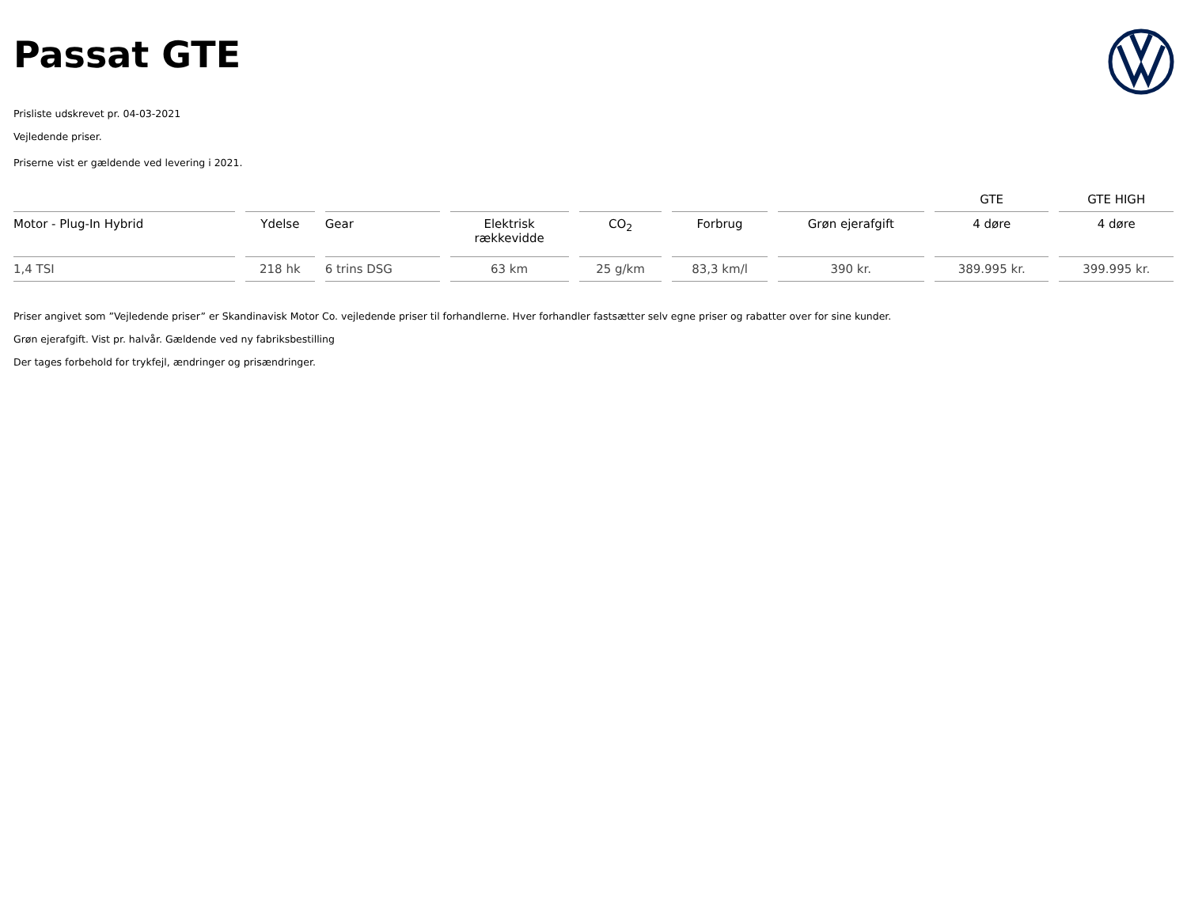Passat GTE
Prisliste udskrevet pr. 04-03-2021
Vejledende priser.
Priserne vist er gældende ved levering i 2021.
| | | | | | | | GTE | GTE HIGH |
| --- | --- | --- | --- | --- | --- | --- | --- | --- |
| Motor - Plug-In Hybrid | Ydelse | Gear | Elektrisk rækkevidde | CO<sub>2</sub> | Forbrug | Grøn ejerafgift | 4 døre | 4 døre |
| 1,4 TSI | 218 hk | 6 trins DSG | 63 km | 25 g/km | 83,3 km/l | 390 kr. | 389.995 kr. | 399.995 kr. |
Priser angivet som ”Vejledende priser” er Skandinavisk Motor Co. vejledende priser til forhandlerne. Hver forhandler fastsætter selv egne priser og rabatter over for sine kunder.
Grøn ejerafgift. Vist pr. halvår. Gældende ved ny fabriksbestilling
Der tages forbehold for trykfejl, ændringer og prisændringer.